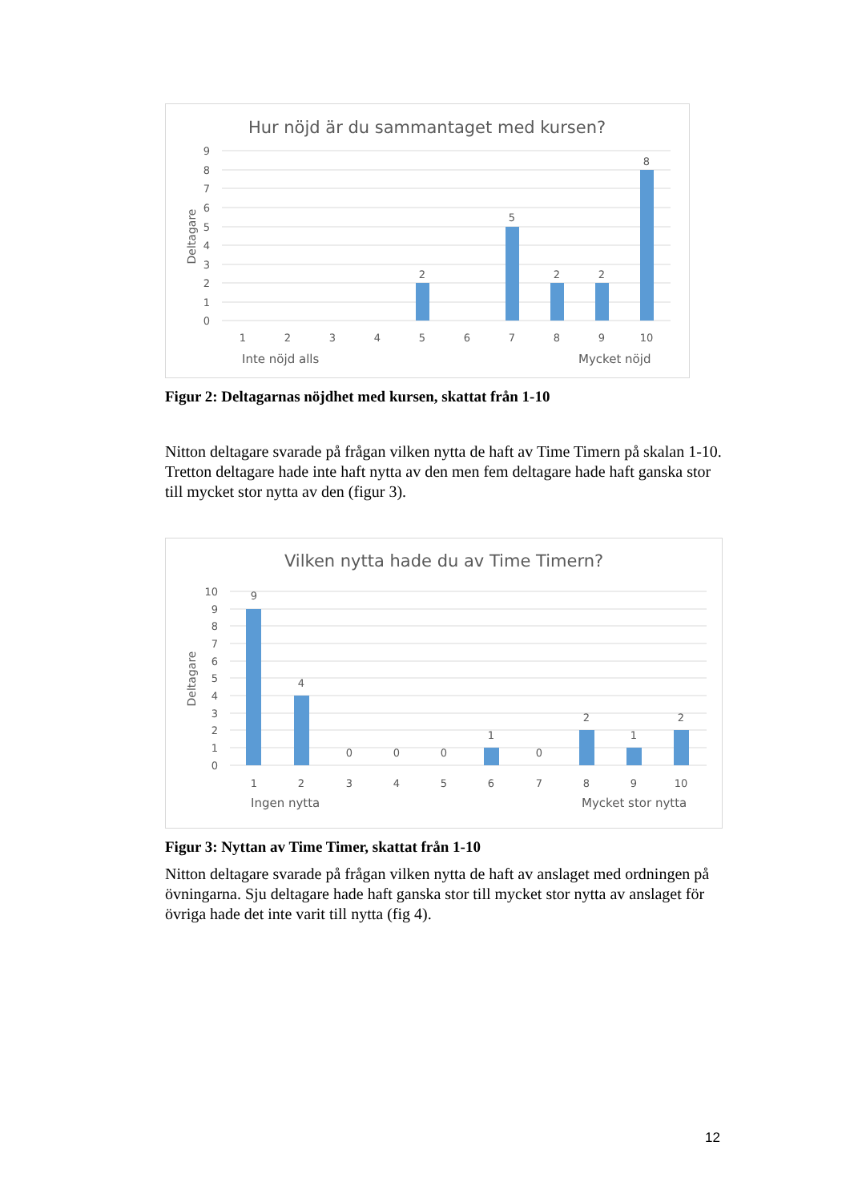Hur nöjd är du sammantaget med kursen?
Deltagare
9
8
7
6
5
4
3
2
1
0
2
5
2
2
8
1
2
3
4
5
6
7
8
9
10
Inte nöjd alls
Mycket nöjd
Figur 2: Deltagarnas nöjdhet med kursen, skattat från 1-10
Nitton deltagare svarade på frågan vilken nytta de haft av Time Timern på skalan 1-10. Tretton deltagare hade inte haft nytta av den men fem deltagare hade haft ganska stor till mycket stor nytta av den (figur 3).
Vilken nytta hade du av Time Timern?
Deltagare
10
9
8
7
6
5
4
3
2
1
0
9
4
0
0
0
1
0
2
1
2
1
2
3
4
5
6
7
8
9
10
Ingen nytta
Mycket stor nytta
Figur 3: Nyttan av Time Timer, skattat från 1-10
Nitton deltagare svarade på frågan vilken nytta de haft av anslaget med ordningen på övningarna. Sju deltagare hade haft ganska stor till mycket stor nytta av anslaget för övriga hade det inte varit till nytta (fig 4).
12